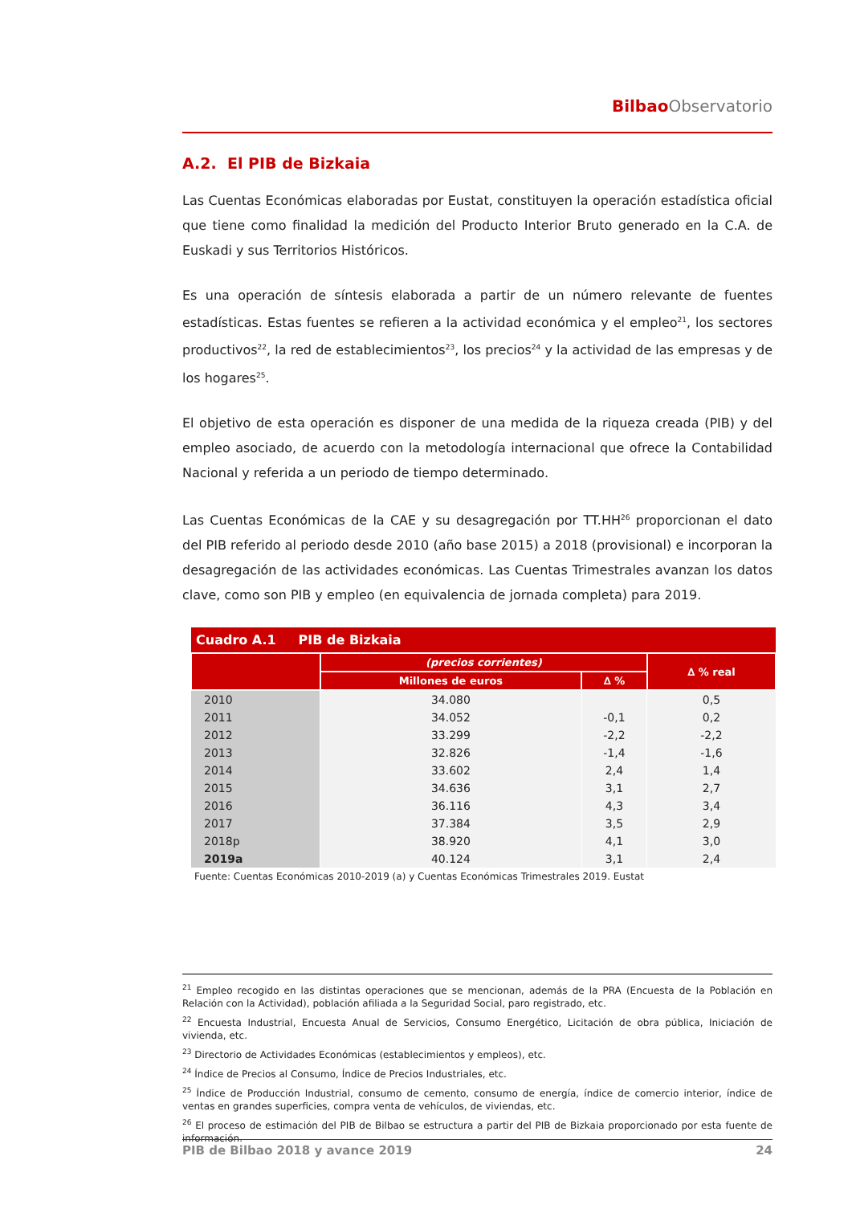Bilbao Observatorio
A.2. El PIB de Bizkaia
Las Cuentas Económicas elaboradas por Eustat, constituyen la operación estadística oficial que tiene como finalidad la medición del Producto Interior Bruto generado en la C.A. de Euskadi y sus Territorios Históricos.
Es una operación de síntesis elaborada a partir de un número relevante de fuentes estadísticas. Estas fuentes se refieren a la actividad económica y el empleo<sup>21</sup>, los sectores productivos<sup>22</sup>, la red de establecimientos<sup>23</sup>, los precios<sup>24</sup> y la actividad de las empresas y de los hogares<sup>25</sup>.
El objetivo de esta operación es disponer de una medida de la riqueza creada (PIB) y del empleo asociado, de acuerdo con la metodología internacional que ofrece la Contabilidad Nacional y referida a un periodo de tiempo determinado.
Las Cuentas Económicas de la CAE y su desagregación por TT.HH<sup>26</sup> proporcionan el dato del PIB referido al periodo desde 2010 (año base 2015) a 2018 (provisional) e incorporan la desagregación de las actividades económicas. Las Cuentas Trimestrales avanzan los datos clave, como son PIB y empleo (en equivalencia de jornada completa) para 2019.
| Cuadro A.1 PIB de Bizkaia | | | |
| --- | --- | --- | --- |
| | (precios corrientes) | | ∆ % real |
| | Millones de euros | ∆ % | |
| 2010 | 34.080 | | 0,5 |
| 2011 | 34.052 | -0,1 | 0,2 |
| 2012 | 33.299 | -2,2 | -2,2 |
| 2013 | 32.826 | -1,4 | -1,6 |
| 2014 | 33.602 | 2,4 | 1,4 |
| 2015 | 34.636 | 3,1 | 2,7 |
| 2016 | 36.116 | 4,3 | 3,4 |
| 2017 | 37.384 | 3,5 | 2,9 |
| 2018p | 38.920 | 4,1 | 3,0 |
| 2019a | 40.124 | 3,1 | 2,4 |
Fuente: Cuentas Económicas 2010-2019 (a) y Cuentas Económicas Trimestrales 2019. Eustat
<sup>21</sup> Empleo recogido en las distintas operaciones que se mencionan, además de la PRA (Encuesta de la Población en Relación con la Actividad), población afiliada a la Seguridad Social, paro registrado, etc.
<sup>22</sup> Encuesta Industrial, Encuesta Anual de Servicios, Consumo Energético, Licitación de obra pública, Iniciación de vivienda, etc.
<sup>23</sup> Directorio de Actividades Económicas (establecimientos y empleos), etc.
<sup>24</sup> Índice de Precios al Consumo, Índice de Precios Industriales, etc.
<sup>25</sup> Índice de Producción Industrial, consumo de cemento, consumo de energía, índice de comercio interior, índice de ventas en grandes superficies, compra venta de vehículos, de viviendas, etc.
<sup>26</sup> El proceso de estimación del PIB de Bilbao se estructura a partir del PIB de Bizkaia proporcionado por esta fuente de información.
PIB de Bilbao 2018 y avance 2019 24